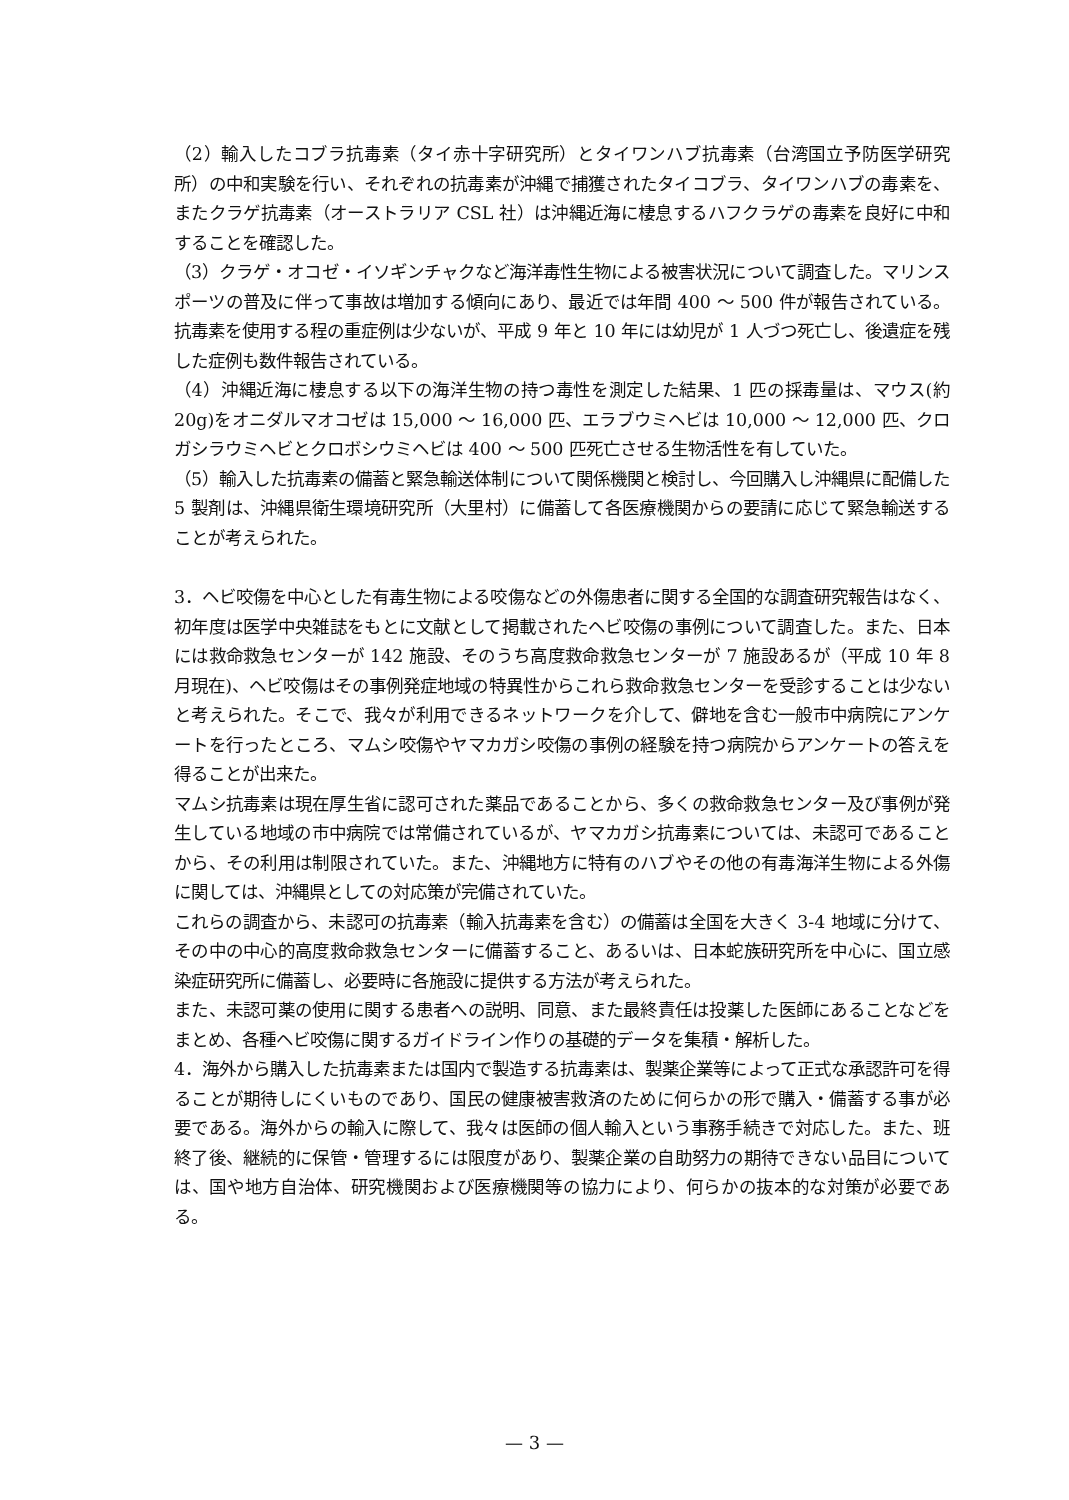（2）輸入したコブラ抗毒素（タイ赤十字研究所）とタイワンハブ抗毒素（台湾国立予防医学研究所）の中和実験を行い、それぞれの抗毒素が沖縄で捕獲されたタイコブラ、タイワンハブの毒素を、またクラゲ抗毒素（オーストラリア CSL 社）は沖縄近海に棲息するハフクラゲの毒素を良好に中和することを確認した。
（3）クラゲ・オコゼ・イソギンチャクなど海洋毒性生物による被害状況について調査した。マリンスポーツの普及に伴って事故は増加する傾向にあり、最近では年間 400 ～ 500 件が報告されている。抗毒素を使用する程の重症例は少ないが、平成 9 年と 10 年には幼児が 1 人づつ死亡し、後遺症を残した症例も数件報告されている。
（4）沖縄近海に棲息する以下の海洋生物の持つ毒性を測定した結果、1 匹の採毒量は、マウス(約 20g)をオニダルマオコゼは 15,000 ～ 16,000 匹、エラブウミヘビは 10,000 ～ 12,000 匹、クロガシラウミヘビとクロボシウミヘビは 400 ～ 500 匹死亡させる生物活性を有していた。
（5）輸入した抗毒素の備蓄と緊急輸送体制について関係機関と検討し、今回購入し沖縄県に配備した 5 製剤は、沖縄県衛生環境研究所（大里村）に備蓄して各医療機関からの要請に応じて緊急輸送することが考えられた。
3．ヘビ咬傷を中心とした有毒生物による咬傷などの外傷患者に関する全国的な調査研究報告はなく、初年度は医学中央雑誌をもとに文献として掲載されたヘビ咬傷の事例について調査した。また、日本には救命救急センターが 142 施設、そのうち高度救命救急センターが 7 施設あるが（平成 10 年 8 月現在)、ヘビ咬傷はその事例発症地域の特異性からこれら救命救急センターを受診することは少ないと考えられた。そこで、我々が利用できるネットワークを介して、僻地を含む一般市中病院にアンケートを行ったところ、マムシ咬傷やヤマカガシ咬傷の事例の経験を持つ病院からアンケートの答えを得ることが出来た。
マムシ抗毒素は現在厚生省に認可された薬品であることから、多くの救命救急センター及び事例が発生している地域の市中病院では常備されているが、ヤマカガシ抗毒素については、未認可であることから、その利用は制限されていた。また、沖縄地方に特有のハブやその他の有毒海洋生物による外傷に関しては、沖縄県としての対応策が完備されていた。
これらの調査から、未認可の抗毒素（輸入抗毒素を含む）の備蓄は全国を大きく 3-4 地域に分けて、その中の中心的高度救命救急センターに備蓄すること、あるいは、日本蛇族研究所を中心に、国立感染症研究所に備蓄し、必要時に各施設に提供する方法が考えられた。
また、未認可薬の使用に関する患者への説明、同意、また最終責任は投薬した医師にあることなどをまとめ、各種ヘビ咬傷に関するガイドライン作りの基礎的データを集積・解析した。
4．海外から購入した抗毒素または国内で製造する抗毒素は、製薬企業等によって正式な承認許可を得ることが期待しにくいものであり、国民の健康被害救済のために何らかの形で購入・備蓄する事が必要である。海外からの輸入に際して、我々は医師の個人輸入という事務手続きで対応した。また、班終了後、継続的に保管・管理するには限度があり、製薬企業の自助努力の期待できない品目については、国や地方自治体、研究機関および医療機関等の協力により、何らかの抜本的な対策が必要である。
— 3 —